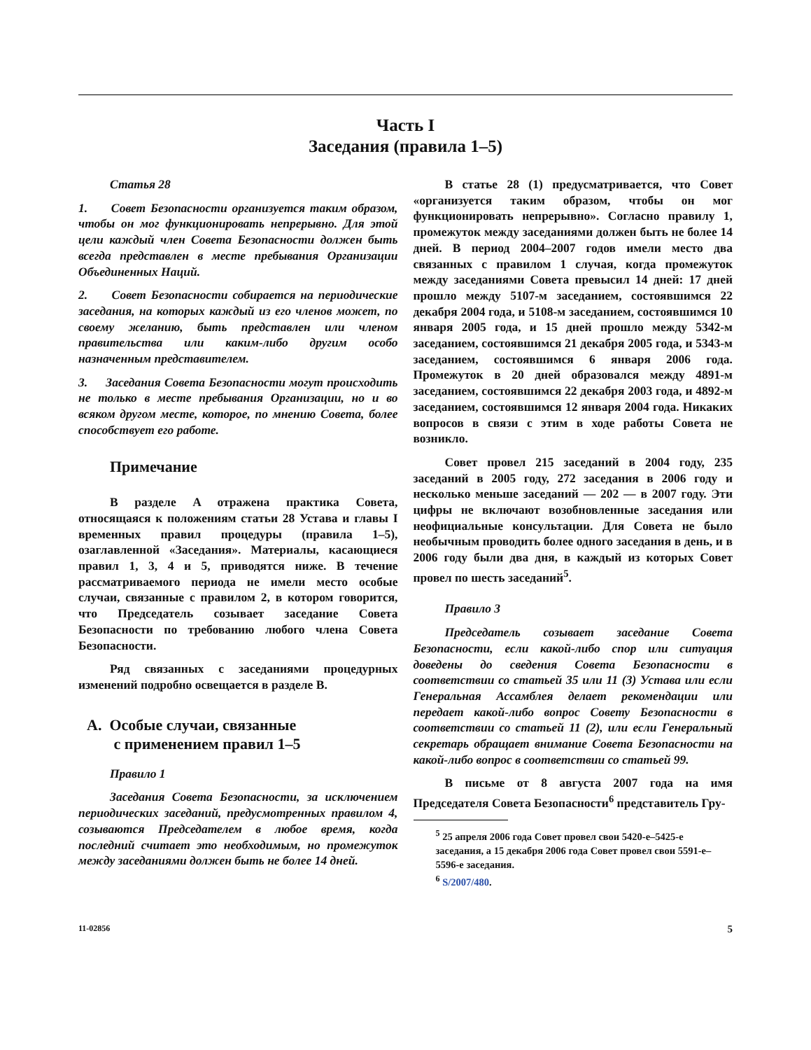Часть I
Заседания (правила 1–5)
Статья 28
1. Совет Безопасности организуется таким образом, чтобы он мог функционировать непрерывно. Для этой цели каждый член Совета Безопасности должен быть всегда представлен в месте пребывания Организации Объединенных Наций.
2. Совет Безопасности собирается на периодические заседания, на которых каждый из его членов может, по своему желанию, быть представлен или членом правительства или каким-либо другим особо назначенным представителем.
3. Заседания Совета Безопасности могут происходить не только в месте пребывания Организации, но и во всяком другом месте, которое, по мнению Совета, более способствует его работе.
Примечание
В разделе A отражена практика Совета, относящаяся к положениям статьи 28 Устава и главы I временных правил процедуры (правила 1–5), озаглавленной «Заседания». Материалы, касающиеся правил 1, 3, 4 и 5, приводятся ниже. В течение рассматриваемого периода не имели место особые случаи, связанные с правилом 2, в котором говорится, что Председатель созывает заседание Совета Безопасности по требованию любого члена Совета Безопасности.
Ряд связанных с заседаниями процедурных изменений подробно освещается в разделе B.
A. Особые случаи, связанные
с применением правил 1–5
Правило 1
Заседания Совета Безопасности, за исключением периодических заседаний, предусмотренных правилом 4, созываются Председателем в любое время, когда последний считает это необходимым, но промежуток между заседаниями должен быть не более 14 дней.
В статье 28 (1) предусматривается, что Совет «организуется таким образом, чтобы он мог функционировать непрерывно». Согласно правилу 1, промежуток между заседаниями должен быть не более 14 дней. В период 2004–2007 годов имели место два связанных с правилом 1 случая, когда промежуток между заседаниями Совета превысил 14 дней: 17 дней прошло между 5107-м заседанием, состоявшимся 22 декабря 2004 года, и 5108-м заседанием, состоявшимся 10 января 2005 года, и 15 дней прошло между 5342-м заседанием, состоявшимся 21 декабря 2005 года, и 5343-м заседанием, состоявшимся 6 января 2006 года. Промежуток в 20 дней образовался между 4891-м заседанием, состоявшимся 22 декабря 2003 года, и 4892-м заседанием, состоявшимся 12 января 2004 года. Никаких вопросов в связи с этим в ходе работы Совета не возникло.
Совет провел 215 заседаний в 2004 году, 235 заседаний в 2005 году, 272 заседания в 2006 году и несколько меньше заседаний — 202 — в 2007 году. Эти цифры не включают возобновленные заседания или неофициальные консультации. Для Совета не было необычным проводить более одного заседания в день, и в 2006 году были два дня, в каждый из которых Совет провел по шесть заседаний<sup>5</sup>.
Правило 3
Председатель созывает заседание Совета Безопасности, если какой-либо спор или ситуация доведены до сведения Совета Безопасности в соответствии со статьей 35 или 11 (3) Устава или если Генеральная Ассамблея делает рекомендации или передает какой-либо вопрос Совету Безопасности в соответствии со статьей 11 (2), или если Генеральный секретарь обращает внимание Совета Безопасности на какой-либо вопрос в соответствии со статьей 99.
В письме от 8 августа 2007 года на имя Председателя Совета Безопасности<sup>6</sup> представитель Гру-
<sup>5</sup> 25 апреля 2006 года Совет провел свои 5420-е–5425-е заседания, а 15 декабря 2006 года Совет провел свои 5591-е–5596-е заседания.
<sup>6</sup> S/2007/480.
11-02856 5